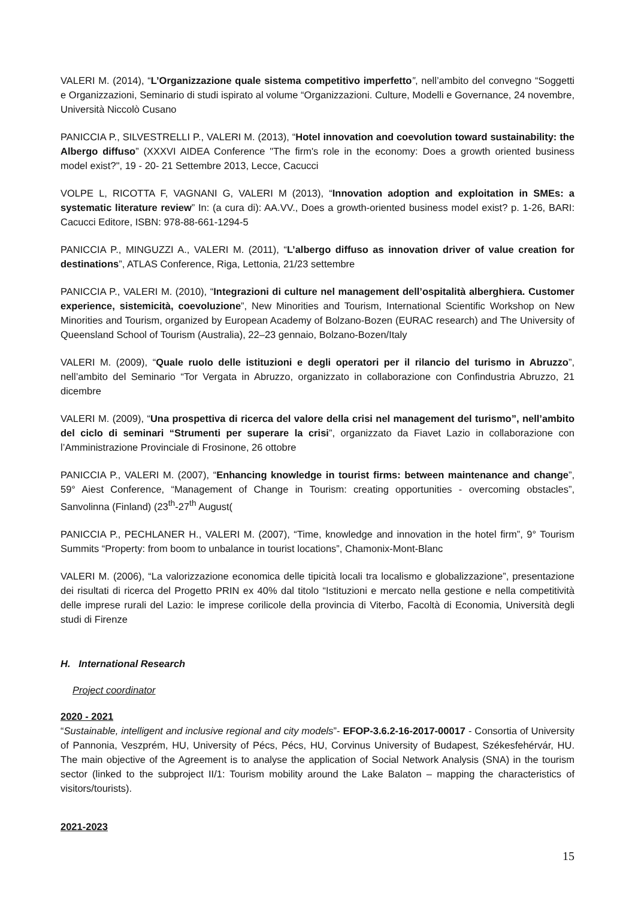VALERI M. (2014), “L’Organizzazione quale sistema competitivo imperfetto”, nell’ambito del convegno “Soggetti e Organizzazioni, Seminario di studi ispirato al volume “Organizzazioni. Culture, Modelli e Governance, 24 novembre, Università Niccolò Cusano
PANICCIA P., SILVESTRELLI P., VALERI M. (2013), “Hotel innovation and coevolution toward sustainability: the Albergo diffuso” (XXXVI AIDEA Conference "The firm's role in the economy: Does a growth oriented business model exist?", 19 - 20- 21 Settembre 2013, Lecce, Cacucci
VOLPE L, RICOTTA F, VAGNANI G, VALERI M (2013), “Innovation adoption and exploitation in SMEs: a systematic literature review” In: (a cura di): AA.VV., Does a growth-oriented business model exist? p. 1-26, BARI: Cacucci Editore, ISBN: 978-88-661-1294-5
PANICCIA P., MINGUZZI A., VALERI M. (2011), “L’albergo diffuso as innovation driver of value creation for destinations”, ATLAS Conference, Riga, Lettonia, 21/23 settembre
PANICCIA P., VALERI M. (2010), “Integrazioni di culture nel management dell’ospitalità alberghiera. Customer experience, sistemicità, coevoluzione”, New Minorities and Tourism, International Scientific Workshop on New Minorities and Tourism, organized by European Academy of Bolzano-Bozen (EURAC research) and The University of Queensland School of Tourism (Australia), 22–23 gennaio, Bolzano-Bozen/Italy
VALERI M. (2009), “Quale ruolo delle istituzioni e degli operatori per il rilancio del turismo in Abruzzo”, nell’ambito del Seminario “Tor Vergata in Abruzzo, organizzato in collaborazione con Confindustria Abruzzo, 21 dicembre
VALERI M. (2009), “Una prospettiva di ricerca del valore della crisi nel management del turismo”, nell’ambito del ciclo di seminari “Strumenti per superare la crisi”, organizzato da Fiavet Lazio in collaborazione con l’Amministrazione Provinciale di Frosinone, 26 ottobre
PANICCIA P., VALERI M. (2007), “Enhancing knowledge in tourist firms: between maintenance and change”, 59° Aiest Conference, “Management of Change in Tourism: creating opportunities - overcoming obstacles”, Sanvolinna (Finland) (23<sup>th</sup>-27<sup>th</sup> August(
PANICCIA P., PECHLANER H., VALERI M. (2007), “Time, knowledge and innovation in the hotel firm”, 9° Tourism Summits “Property: from boom to unbalance in tourist locations”, Chamonix-Mont-Blanc
VALERI M. (2006), “La valorizzazione economica delle tipicità locali tra localismo e globalizzazione”, presentazione dei risultati di ricerca del Progetto PRIN ex 40% dal titolo “Istituzioni e mercato nella gestione e nella competitività delle imprese rurali del Lazio: le imprese corilicole della provincia di Viterbo, Facoltà di Economia, Università degli studi di Firenze
H. International Research
Project coordinator
2020 - 2021
“Sustainable, intelligent and inclusive regional and city models”- EFOP-3.6.2-16-2017-00017 - Consortia of University of Pannonia, Veszprém, HU, University of Pécs, Pécs, HU, Corvinus University of Budapest, Székesfehérvár, HU. The main objective of the Agreement is to analyse the application of Social Network Analysis (SNA) in the tourism sector (linked to the subproject II/1: Tourism mobility around the Lake Balaton – mapping the characteristics of visitors/tourists).
2021-2023
15